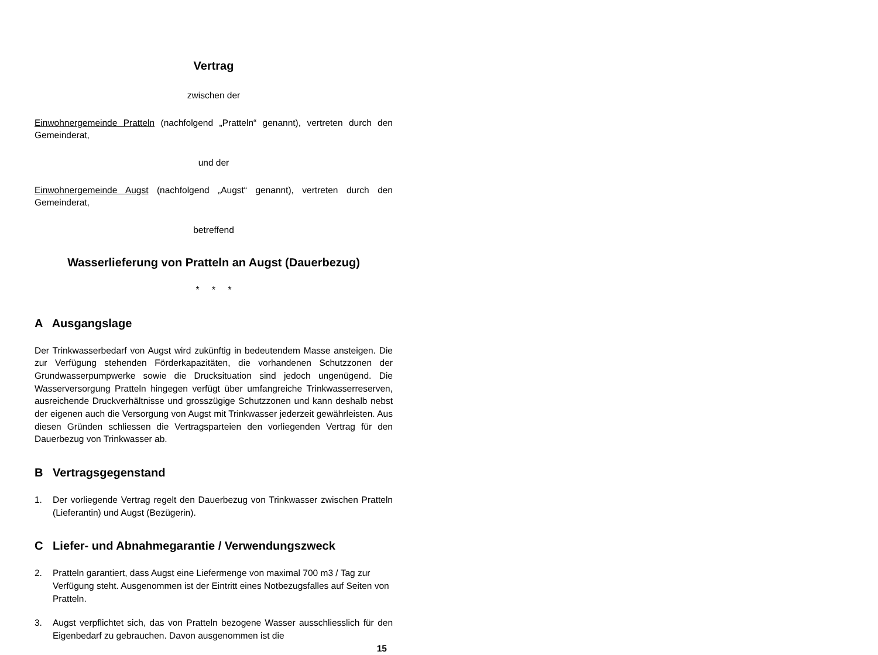Vertrag
zwischen der
Einwohnergemeinde Pratteln (nachfolgend „Pratteln“ genannt), vertreten durch den Gemeinderat,
und der
Einwohnergemeinde Augst (nachfolgend „Augst“ genannt), vertreten durch den Gemeinderat,
betreffend
Wasserlieferung von Pratteln an Augst (Dauerbezug)
* * *
A Ausgangslage
Der Trinkwasserbedarf von Augst wird zukünftig in bedeutendem Masse ansteigen. Die zur Verfügung stehenden Förderkapazitäten, die vorhandenen Schutzzonen der Grundwasserpumpwerke sowie die Drucksituation sind jedoch ungenügend. Die Wasserversorgung Pratteln hingegen verfügt über umfangreiche Trinkwasserreserven, ausreichende Druckverhältnisse und grosszügige Schutzzonen und kann deshalb nebst der eigenen auch die Versorgung von Augst mit Trinkwasser jederzeit gewährleisten. Aus diesen Gründen schliessen die Vertragsparteien den vorliegenden Vertrag für den Dauerbezug von Trinkwasser ab.
B Vertragsgegenstand
1. Der vorliegende Vertrag regelt den Dauerbezug von Trinkwasser zwischen Pratteln (Lieferantin) und Augst (Bezügerin).
C Liefer- und Abnahmegarantie / Verwendungszweck
2. Pratteln garantiert, dass Augst eine Liefermenge von maximal 700 m3 / Tag zur Verfügung steht. Ausgenommen ist der Eintritt eines Notbezugsfalles auf Seiten von Pratteln.
3. Augst verpflichtet sich, das von Pratteln bezogene Wasser ausschliesslich für den Eigenbedarf zu gebrauchen. Davon ausgenommen ist die
15